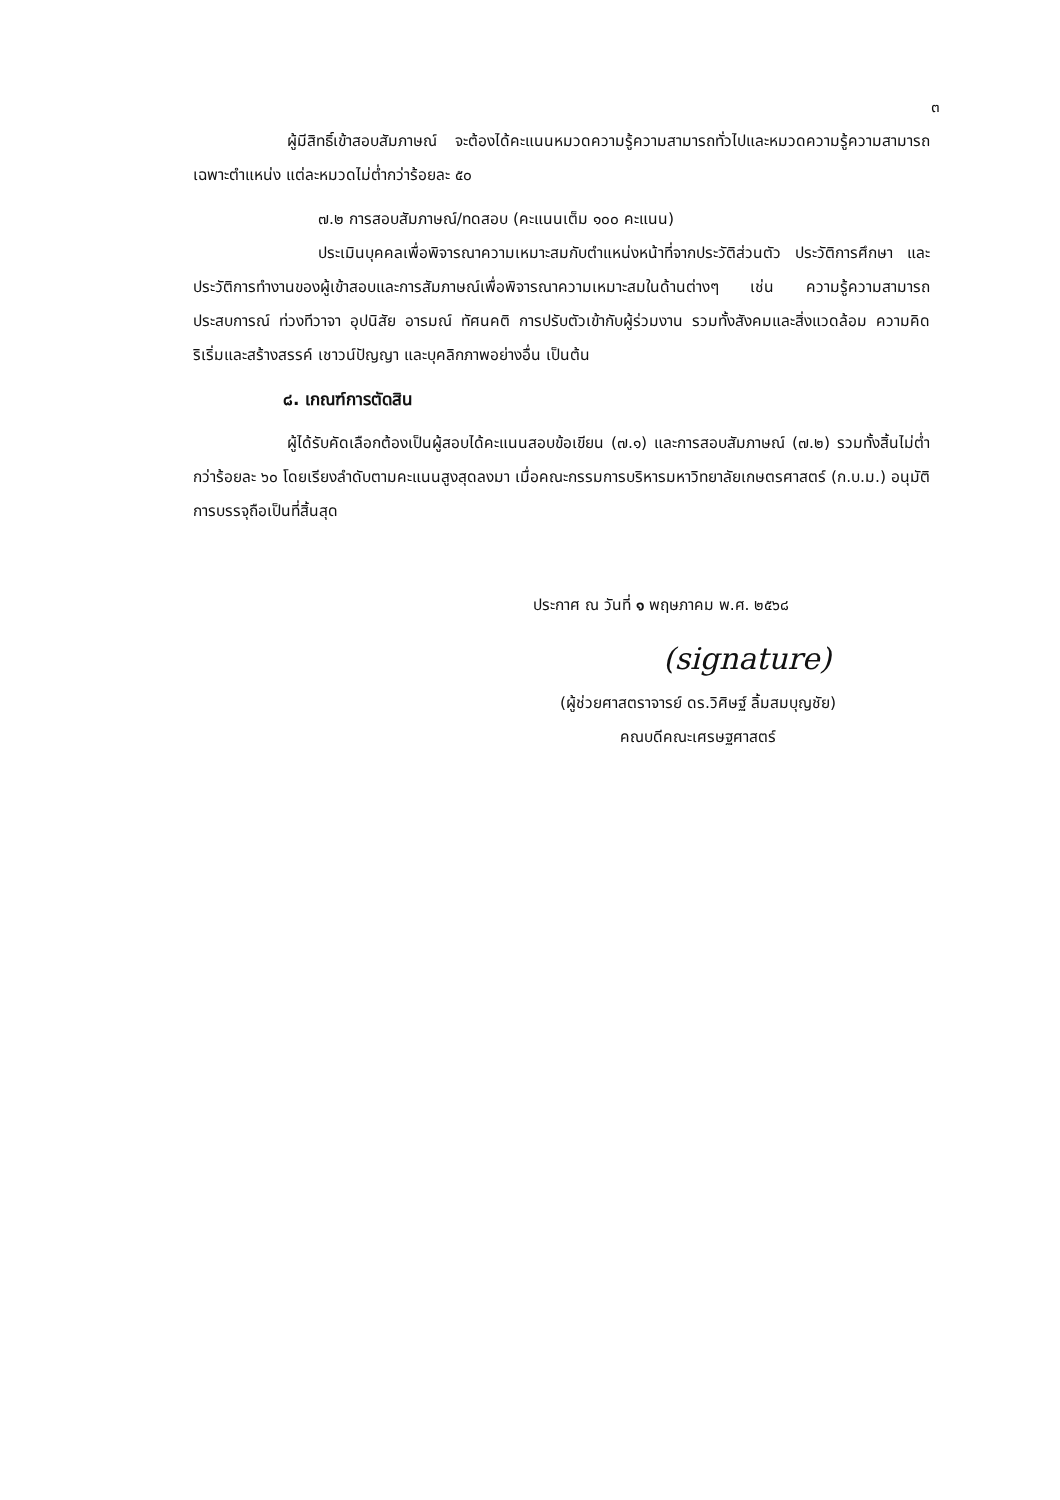๓
ผู้มีสิทธิ์เข้าสอบสัมภาษณ์ จะต้องได้คะแนนหมวดความรู้ความสามารถทั่วไปและหมวดความรู้ความสามารถเฉพาะตำแหน่ง แต่ละหมวดไม่ต่ำกว่าร้อยละ ๕๐
๗.๒ การสอบสัมภาษณ์/ทดสอบ (คะแนนเต็ม ๑๐๐ คะแนน)
ประเมินบุคคลเพื่อพิจารณาความเหมาะสมกับตำแหน่งหน้าที่จากประวัติส่วนตัว ประวัติการศึกษา และประวัติการทำงานของผู้เข้าสอบและการสัมภาษณ์เพื่อพิจารณาความเหมาะสมในด้านต่างๆ เช่น ความรู้ความสามารถ ประสบการณ์ ท่วงทีวาจา อุปนิสัย อารมณ์ ทัศนคติ การปรับตัวเข้ากับผู้ร่วมงาน รวมทั้งสังคมและสิ่งแวดล้อม ความคิดริเริ่มและสร้างสรรค์ เชาวน์ปัญญา และบุคลิกภาพอย่างอื่น เป็นต้น
๘. เกณฑ์การตัดสิน
ผู้ได้รับคัดเลือกต้องเป็นผู้สอบได้คะแนนสอบข้อเขียน (๗.๑) และการสอบสัมภาษณ์ (๗.๒) รวมทั้งสิ้นไม่ต่ำกว่าร้อยละ ๖๐ โดยเรียงลำดับตามคะแนนสูงสุดลงมา เมื่อคณะกรรมการบริหารมหาวิทยาลัยเกษตรศาสตร์ (ก.บ.ม.) อนุมัติการบรรจุถือเป็นที่สิ้นสุด
ประกาศ ณ วันที่ ๑ พฤษภาคม พ.ศ. ๒๕๖๘
(signature)
(ผู้ช่วยศาสตราจารย์ ดร.วิศิษฐ์ ลิ้มสมบุญชัย)
คณบดีคณะเศรษฐศาสตร์